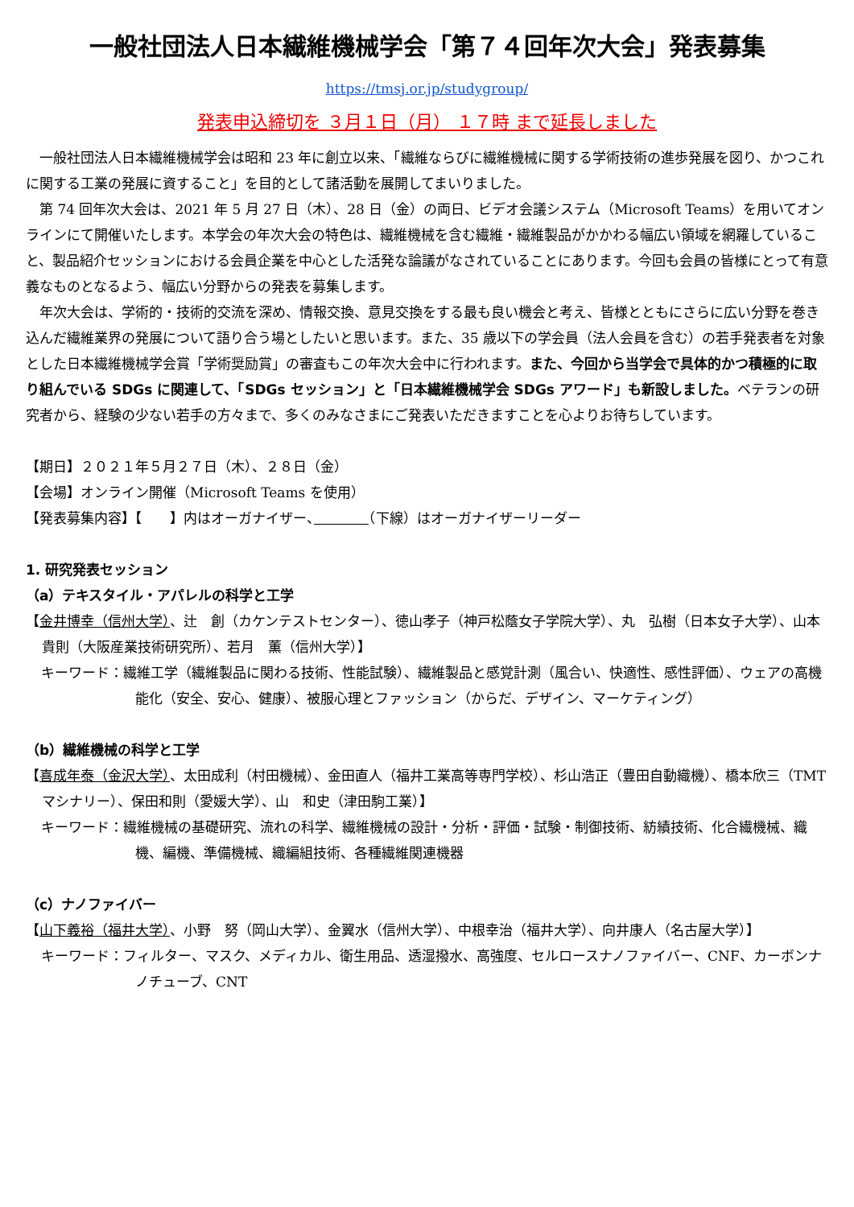一般社団法人日本繊維機械学会「第７４回年次大会」発表募集
https://tmsj.or.jp/studygroup/
発表申込締切を ３月１日（月） １７時 まで延長しました
一般社団法人日本繊維機械学会は昭和 23 年に創立以来、「繊維ならびに繊維機械に関する学術技術の進歩発展を図り、かつこれに関する工業の発展に資すること」を目的として諸活動を展開してまいりました。
第 74 回年次大会は、2021 年 5 月 27 日（木）、28 日（金）の両日、ビデオ会議システム（Microsoft Teams）を用いてオンラインにて開催いたします。本学会の年次大会の特色は、繊維機械を含む繊維・繊維製品がかかわる幅広い領域を網羅していること、製品紹介セッションにおける会員企業を中心とした活発な論議がなされていることにあります。今回も会員の皆様にとって有意義なものとなるよう、幅広い分野からの発表を募集します。
年次大会は、学術的・技術的交流を深め、情報交換、意見交換をする最も良い機会と考え、皆様とともにさらに広い分野を巻き込んだ繊維業界の発展について語り合う場としたいと思います。また、35 歳以下の学会員（法人会員を含む）の若手発表者を対象とした日本繊維機械学会賞「学術奨励賞」の審査もこの年次大会中に行われます。また、今回から当学会で具体的かつ積極的に取り組んでいる SDGs に関連して、「SDGs セッション」と「日本繊維機械学会 SDGs アワード」も新設しました。ベテランの研究者から、経験の少ない若手の方々まで、多くのみなさまにご発表いただきますことを心よりお待ちしています。
【期日】２０２１年５月２７日（木）、２８日（金）
【会場】オンライン開催（Microsoft Teams を使用）
【発表募集内容】【　　】内はオーガナイザー、　　　　 （下線）はオーガナイザーリーダー
1. 研究発表セッション
（a）テキスタイル・アパレルの科学と工学
【金井博幸（信州大学）、辻　創（カケンテストセンター）、徳山孝子（神戸松蔭女子学院大学）、丸　弘樹（日本女子大学）、山本貴則（大阪産業技術研究所）、若月　薫（信州大学）】
キーワード：繊維工学（繊維製品に関わる技術、性能試験）、繊維製品と感覚計測（風合い、快適性、感性評価）、ウェアの高機能化（安全、安心、健康）、被服心理とファッション（からだ、デザイン、マーケティング）
（b）繊維機械の科学と工学
【喜成年泰（金沢大学）、太田成利（村田機械）、金田直人（福井工業高等専門学校）、杉山浩正（豊田自動織機）、橋本欣三（TMT マシナリー）、保田和則（愛媛大学）、山　和史（津田駒工業）】
キーワード：繊維機械の基礎研究、流れの科学、繊維機械の設計・分析・評価・試験・制御技術、紡績技術、化合繊機械、織機、編機、準備機械、織編組技術、各種繊維関連機器
（c）ナノファイバー
【山下義裕（福井大学）、小野　努（岡山大学）、金翼水（信州大学）、中根幸治（福井大学）、向井康人（名古屋大学）】
キーワード：フィルター、マスク、メディカル、衛生用品、透湿撥水、高強度、セルロースナノファイバー、CNF、カーボンナノチューブ、CNT